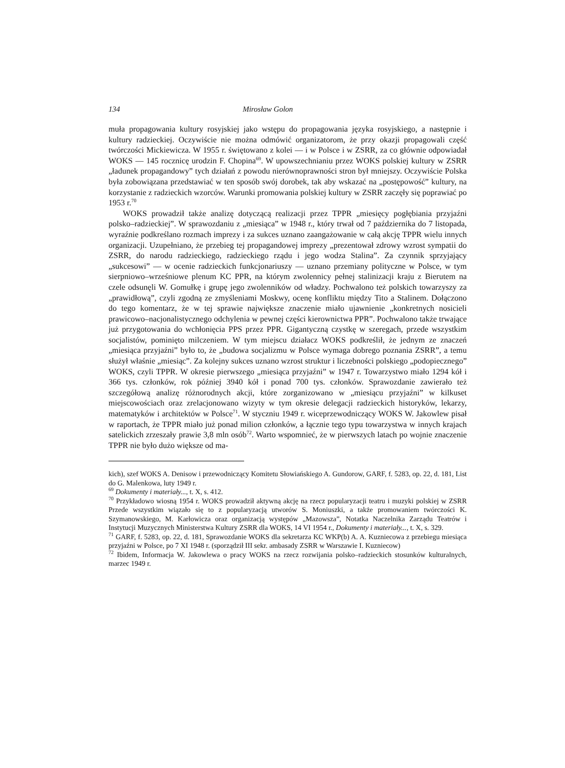134 Mirosław Golon
muła propagowania kultury rosyjskiej jako wstępu do propagowania języka rosyjskiego, a następnie i kultury radzieckiej. Oczywiście nie można odmówić organizatorom, że przy okazji propagowali część twórczości Mickiewicza. W 1955 r. świętowano z kolei — i w Polsce i w ZSRR, za co głównie odpowiadał WOKS — 145 rocznicę urodzin F. Chopina<sup>69</sup>. W upowszechnianiu przez WOKS polskiej kultury w ZSRR „ładunek propagandowy” tych działań z powodu nierównoprawności stron był mniejszy. Oczywiście Polska była zobowiązana przedstawiać w ten sposób swój dorobek, tak aby wskazać na „postępowość” kultury, na korzystanie z radzieckich wzorców. Warunki promowania polskiej kultury w ZSRR zaczęły się poprawiać po 1953 r.<sup>70</sup>
WOKS prowadził także analizę dotyczącą realizacji przez TPPR „miesięcy pogłębiania przyjaźni polsko–radzieckiej”. W sprawozdaniu z „miesiąca” w 1948 r., który trwał od 7 października do 7 listopada, wyraźnie podkreślano rozmach imprezy i za sukces uznano zaangażowanie w całą akcję TPPR wielu innych organizacji. Uzupełniano, że przebieg tej propagandowej imprezy „prezentował zdrowy wzrost sympatii do ZSRR, do narodu radzieckiego, radzieckiego rządu i jego wodza Stalina”. Za czynnik sprzyjający „sukcesowi” — w ocenie radzieckich funkcjonariuszy — uznano przemiany polityczne w Polsce, w tym sierpniowo–wrześniowe plenum KC PPR, na którym zwolennicy pełnej stalinizacji kraju z Bierutem na czele odsunęli W. Gomułkę i grupę jego zwolenników od władzy. Pochwalono też polskich towarzyszy za „prawidłową”, czyli zgodną ze zmyśleniami Moskwy, ocenę konfliktu między Tito a Stalinem. Dołączono do tego komentarz, że w tej sprawie największe znaczenie miało ujawnienie „konkretnych nosicieli prawicowo–nacjonalistycznego odchylenia w pewnej części kierownictwa PPR”. Pochwalono także trwające już przygotowania do wchłonięcia PPS przez PPR. Gigantyczną czystkę w szeregach, przede wszystkim socjalistów, pominięto milczeniem. W tym miejscu działacz WOKS podkreślił, że jednym ze znaczeń „miesiąca przyjaźni” było to, że „budowa socjalizmu w Polsce wymaga dobrego poznania ZSRR”, a temu służył właśnie „miesiąc”. Za kolejny sukces uznano wzrost struktur i liczebności polskiego „podopiecznego” WOKS, czyli TPPR. W okresie pierwszego „miesiąca przyjaźni” w 1947 r. Towarzystwo miało 1294 kół i 366 tys. członków, rok później 3940 kół i ponad 700 tys. członków. Sprawozdanie zawierało też szczegółową analizę różnorodnych akcji, które zorganizowano w „miesiącu przyjaźni” w kilkuset miejscowościach oraz zrelacjonowano wizyty w tym okresie delegacji radzieckich historyków, lekarzy, matematyków i architektów w Polsce<sup>71</sup>. W styczniu 1949 r. wiceprzewodniczący WOKS W. Jakowlew pisał w raportach, że TPPR miało już ponad milion członków, a łącznie tego typu towarzystwa w innych krajach satelickich zrzeszały prawie 3,8 mln osób<sup>72</sup>. Warto wspomnieć, że w pierwszych latach po wojnie znaczenie TPPR nie było dużo większe od ma-
kich), szef WOKS A. Denisow i przewodniczący Komitetu Słowiańskiego A. Gundorow, GARF, f. 5283, op. 22, d. 181, List do G. Malenkowa, luty 1949 r.
<sup>69</sup> Dokumenty i materiały..., t. X, s. 412.
<sup>70</sup> Przykładowo wiosną 1954 r. WOKS prowadził aktywną akcję na rzecz popularyzacji teatru i muzyki polskiej w ZSRR Przede wszystkim wiązało się to z popularyzacją utworów S. Moniuszki, a także promowaniem twórczości K. Szymanowskiego, M. Karłowicza oraz organizacją występów „Mazowsza”, Notatka Naczelnika Zarządu Teatrów i Instytucji Muzycznych Ministerstwa Kultury ZSRR dla WOKS, 14 VI 1954 r., Dokumenty i materiały..., t. X, s. 329.
<sup>71</sup> GARF, f. 5283, op. 22, d. 181, Sprawozdanie WOKS dla sekretarza KC WKP(b) A. A. Kuzniecowa z przebiegu miesiąca przyjaźni w Polsce, po 7 XI 1948 r. (sporządził III sekr. ambasady ZSRR w Warszawie I. Kuzniecow)
<sup>72</sup> Ibidem, Informacja W. Jakowlewa o pracy WOKS na rzecz rozwijania polsko–radzieckich stosunków kulturalnych, marzec 1949 r.